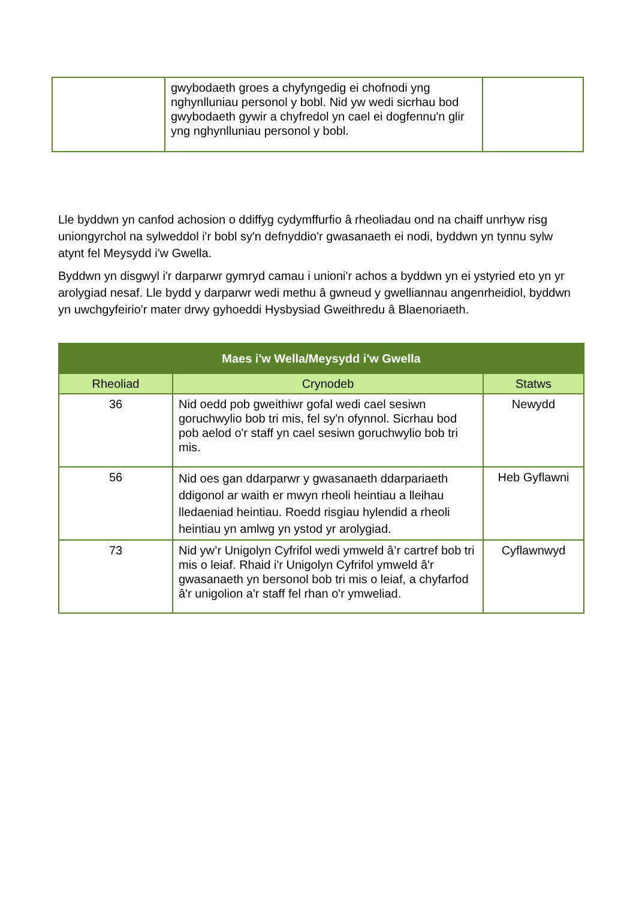| | gwybodaeth groes a chyfyngedig ei chofnodi yng nghynlluniau personol y bobl. Nid yw wedi sicrhau bod gwybodaeth gywir a chyfredol yn cael ei dogfennu'n glir yng nghynlluniau personol y bobl. | |
Lle byddwn yn canfod achosion o ddiffyg cydymffurfio â rheoliadau ond na chaiff unrhyw risg uniongyrchol na sylweddol i'r bobl sy'n defnyddio'r gwasanaeth ei nodi, byddwn yn tynnu sylw atynt fel Meysydd i'w Gwella.
Byddwn yn disgwyl i'r darparwr gymryd camau i unioni'r achos a byddwn yn ei ystyried eto yn yr arolygiad nesaf. Lle bydd y darparwr wedi methu â gwneud y gwelliannau angenrheidiol, byddwn yn uwchgyfeirio'r mater drwy gyhoeddi Hysbysiad Gweithredu â Blaenoriaeth.
| Maes i'w Wella/Meysydd i'w Gwella | | |
| --- | --- | --- |
| Rheoliad | Crynodeb | Statws |
| 36 | Nid oedd pob gweithiwr gofal wedi cael sesiwn goruchwylio bob tri mis, fel sy'n ofynnol. Sicrhau bod pob aelod o'r staff yn cael sesiwn goruchwylio bob tri mis. | Newydd |
| 56 | Nid oes gan ddarparwr y gwasanaeth ddarpariaeth ddigonol ar waith er mwyn rheoli heintiau a lleihau lledaeniad heintiau. Roedd risgiau hylendid a rheoli heintiau yn amlwg yn ystod yr arolygiad. | Heb Gyflawni |
| 73 | Nid yw’r Unigolyn Cyfrifol wedi ymweld â’r cartref bob tri mis o leiaf. Rhaid i'r Unigolyn Cyfrifol ymweld â'r gwasanaeth yn bersonol bob tri mis o leiaf, a chyfarfod â'r unigolion a'r staff fel rhan o'r ymweliad. | Cyflawnwyd |